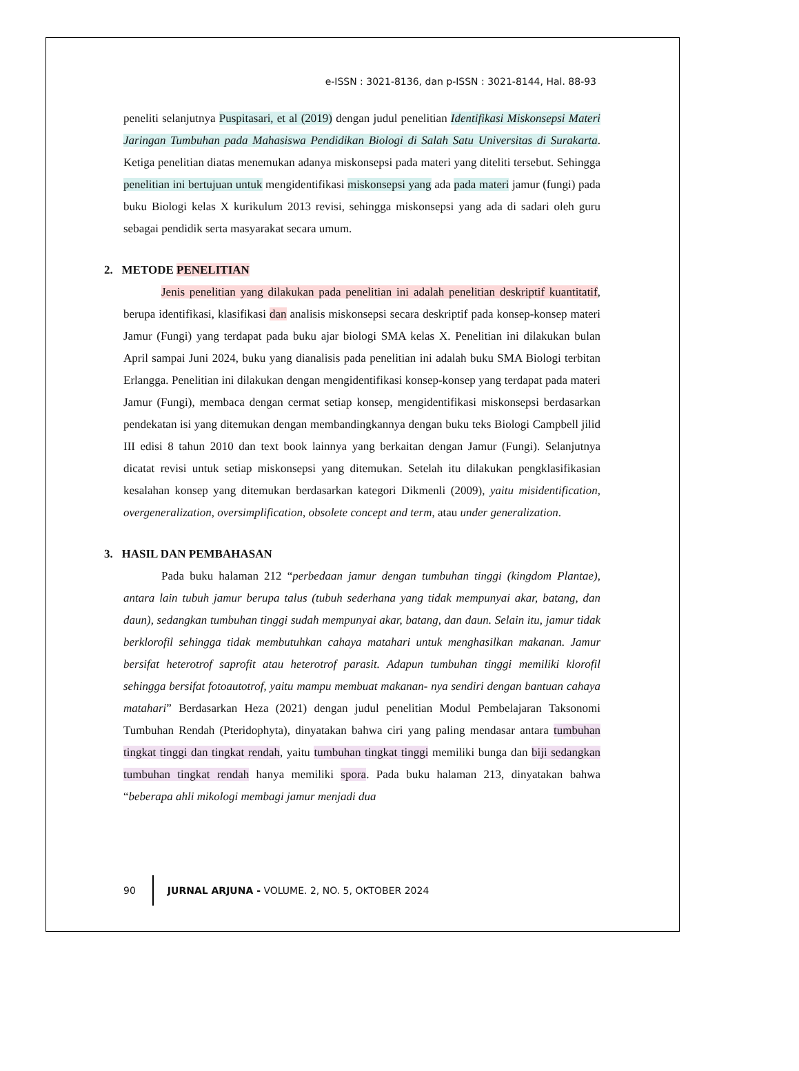e-ISSN : 3021-8136, dan p-ISSN : 3021-8144, Hal. 88-93
peneliti selanjutnya Puspitasari, et al (2019) dengan judul penelitian Identifikasi Miskonsepsi Materi Jaringan Tumbuhan pada Mahasiswa Pendidikan Biologi di Salah Satu Universitas di Surakarta. Ketiga penelitian diatas menemukan adanya miskonsepsi pada materi yang diteliti tersebut. Sehingga penelitian ini bertujuan untuk mengidentifikasi miskonsepsi yang ada pada materi jamur (fungi) pada buku Biologi kelas X kurikulum 2013 revisi, sehingga miskonsepsi yang ada di sadari oleh guru sebagai pendidik serta masyarakat secara umum.
2. METODE PENELITIAN
Jenis penelitian yang dilakukan pada penelitian ini adalah penelitian deskriptif kuantitatif, berupa identifikasi, klasifikasi dan analisis miskonsepsi secara deskriptif pada konsep-konsep materi Jamur (Fungi) yang terdapat pada buku ajar biologi SMA kelas X. Penelitian ini dilakukan bulan April sampai Juni 2024, buku yang dianalisis pada penelitian ini adalah buku SMA Biologi terbitan Erlangga. Penelitian ini dilakukan dengan mengidentifikasi konsep-konsep yang terdapat pada materi Jamur (Fungi), membaca dengan cermat setiap konsep, mengidentifikasi miskonsepsi berdasarkan pendekatan isi yang ditemukan dengan membandingkannya dengan buku teks Biologi Campbell jilid III edisi 8 tahun 2010 dan text book lainnya yang berkaitan dengan Jamur (Fungi). Selanjutnya dicatat revisi untuk setiap miskonsepsi yang ditemukan. Setelah itu dilakukan pengklasifikasian kesalahan konsep yang ditemukan berdasarkan kategori Dikmenli (2009), yaitu misidentification, overgeneralization, oversimplification, obsolete concept and term, atau under generalization.
3. HASIL DAN PEMBAHASAN
Pada buku halaman 212 “perbedaan jamur dengan tumbuhan tinggi (kingdom Plantae), antara lain tubuh jamur berupa talus (tubuh sederhana yang tidak mempunyai akar, batang, dan daun), sedangkan tumbuhan tinggi sudah mempunyai akar, batang, dan daun. Selain itu, jamur tidak berklorofil sehingga tidak membutuhkan cahaya matahari untuk menghasilkan makanan. Jamur bersifat heterotrof saprofit atau heterotrof parasit. Adapun tumbuhan tinggi memiliki klorofil sehingga bersifat fotoautotrof, yaitu mampu membuat makanan- nya sendiri dengan bantuan cahaya matahari” Berdasarkan Heza (2021) dengan judul penelitian Modul Pembelajaran Taksonomi Tumbuhan Rendah (Pteridophyta), dinyatakan bahwa ciri yang paling mendasar antara tumbuhan tingkat tinggi dan tingkat rendah, yaitu tumbuhan tingkat tinggi memiliki bunga dan biji sedangkan tumbuhan tingkat rendah hanya memiliki spora. Pada buku halaman 213, dinyatakan bahwa “beberapa ahli mikologi membagi jamur menjadi dua
90 JURNAL ARJUNA - VOLUME. 2, NO. 5, OKTOBER 2024